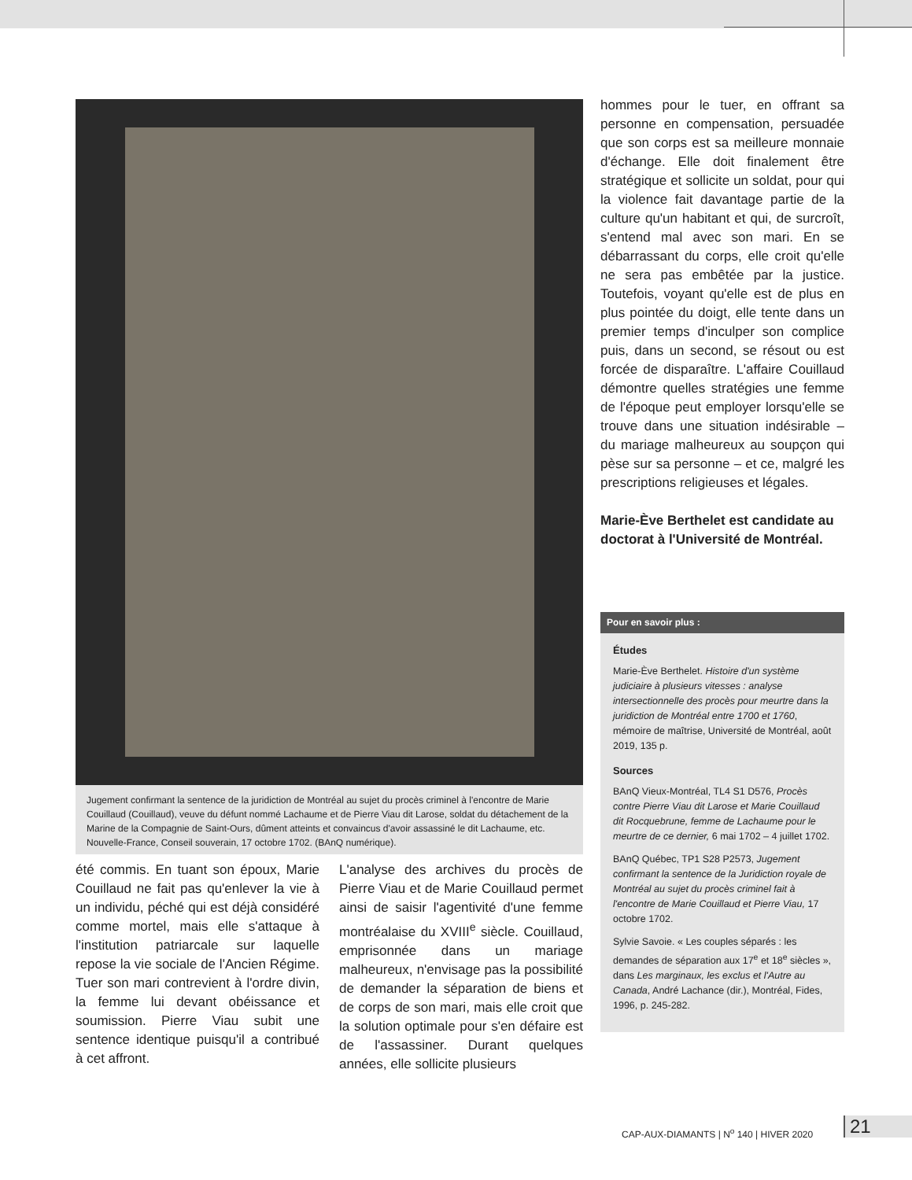Jugement confirmant la sentence de la juridiction de Montréal au sujet du procès criminel à l'encontre de Marie Couillaud (Couillaud), veuve du défunt nommé Lachaume et de Pierre Viau dit Larose, soldat du détachement de la Marine de la Compagnie de Saint-Ours, dûment atteints et convaincus d'avoir assassiné le dit Lachaume, etc. Nouvelle-France, Conseil souverain, 17 octobre 1702. (BAnQ numérique).
été commis. En tuant son époux, Marie Couillaud ne fait pas qu'enlever la vie à un individu, péché qui est déjà considéré comme mortel, mais elle s'attaque à l'institution patriarcale sur laquelle repose la vie sociale de l'Ancien Régime. Tuer son mari contrevient à l'ordre divin, la femme lui devant obéissance et soumission. Pierre Viau subit une sentence identique puisqu'il a contribué à cet affront.
L'analyse des archives du procès de Pierre Viau et de Marie Couillaud permet ainsi de saisir l'agentivité d'une femme montréalaise du XVIII<sup>e</sup> siècle. Couillaud, emprisonnée dans un mariage malheureux, n'envisage pas la possibilité de demander la séparation de biens et de corps de son mari, mais elle croit que la solution optimale pour s'en défaire est de l'assassiner. Durant quelques années, elle sollicite plusieurs
hommes pour le tuer, en offrant sa personne en compensation, persuadée que son corps est sa meilleure monnaie d'échange. Elle doit finalement être stratégique et sollicite un soldat, pour qui la violence fait davantage partie de la culture qu'un habitant et qui, de surcroît, s'entend mal avec son mari. En se débarrassant du corps, elle croit qu'elle ne sera pas embêtée par la justice. Toutefois, voyant qu'elle est de plus en plus pointée du doigt, elle tente dans un premier temps d'inculper son complice puis, dans un second, se résout ou est forcée de disparaître. L'affaire Couillaud démontre quelles stratégies une femme de l'époque peut employer lorsqu'elle se trouve dans une situation indésirable – du mariage malheureux au soupçon qui pèse sur sa personne – et ce, malgré les prescriptions religieuses et légales.
Marie-Ève Berthelet est candidate au doctorat à l'Université de Montréal.
Pour en savoir plus :
Études
Marie-Ève Berthelet. Histoire d'un système judiciaire à plusieurs vitesses : analyse intersectionnelle des procès pour meurtre dans la juridiction de Montréal entre 1700 et 1760, mémoire de maîtrise, Université de Montréal, août 2019, 135 p.
Sources
BAnQ Vieux-Montréal, TL4 S1 D576, Procès contre Pierre Viau dit Larose et Marie Couillaud dit Rocquebrune, femme de Lachaume pour le meurtre de ce dernier, 6 mai 1702 – 4 juillet 1702.
BAnQ Québec, TP1 S28 P2573, Jugement confirmant la sentence de la Juridiction royale de Montréal au sujet du procès criminel fait à l'encontre de Marie Couillaud et Pierre Viau, 17 octobre 1702.
Sylvie Savoie. « Les couples séparés : les demandes de séparation aux 17<sup>e</sup> et 18<sup>e</sup> siècles », dans Les marginaux, les exclus et l'Autre au Canada, André Lachance (dir.), Montréal, Fides, 1996, p. 245-282.
CAP-AUX-DIAMANTS | N<sup>o</sup> 140 | HIVER 2020
21